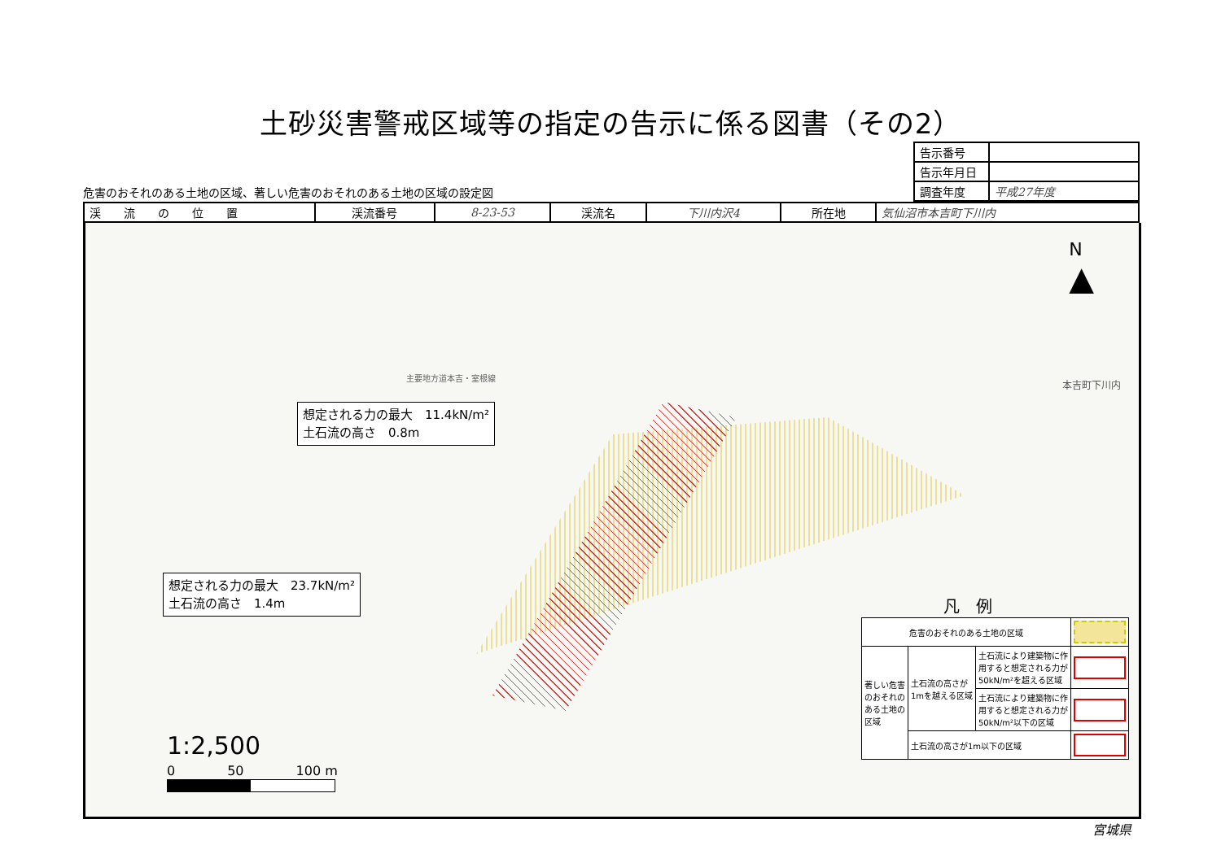土砂災害警戒区域等の指定の告示に係る図書（その2）
危害のおそれのある土地の区域、著しい危害のおそれのある土地の区域の設定図
| 告示番号 | |
| 告示年月日 | |
| 調査年度 | 平成27年度 |
| 渓 流 の 位 置 | 渓流番号 | 8-23-53 | 渓流名 | 下川内沢4 | 所在地 | 気仙沼市本吉町下川内 |
想定される力の最大　11.4kN/m²
土石流の高さ　0.8m
想定される力の最大　23.7kN/m²
土石流の高さ　1.4m
本吉町下川内
主要地方道本吉・室根線
N
▲
1:2,500
0　　　　50　　　　100 m
凡　例
| 危害のおそれのある土地の区域 | | | |
| 著しい危害 のおそれの ある土地の 区域 | 土石流の高さが 1mを越える区域 | 土石流により建築物に作 用すると想定される力が 50kN/m²を超える区域 | |
| | | 土石流により建築物に作 用すると想定される力が 50kN/m²以下の区域 | |
| | 土石流の高さが1m以下の区域 | | |
宮城県